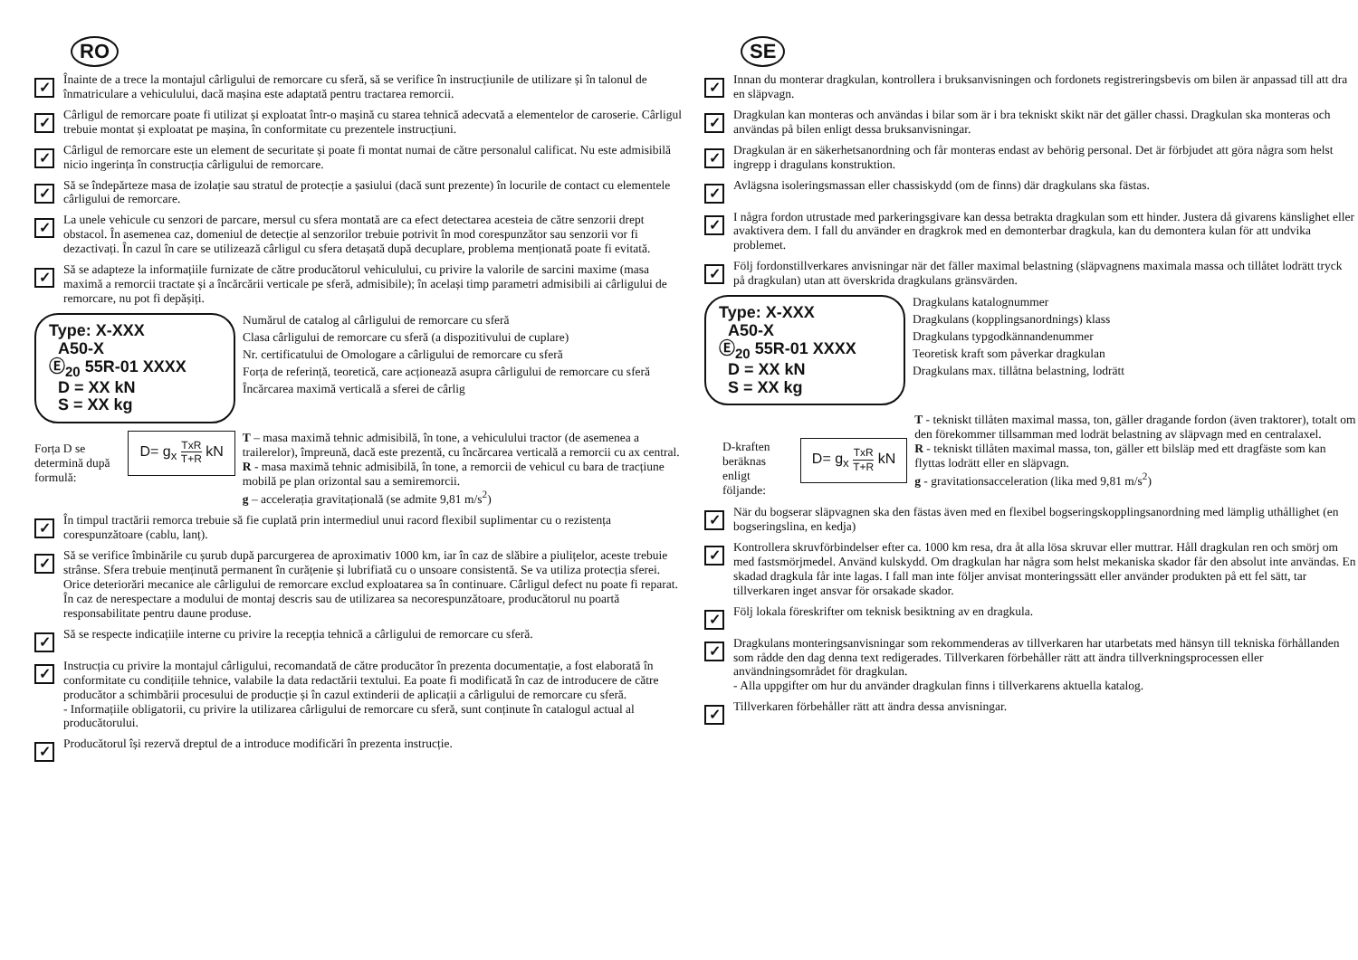RO
✓
Înainte de a trece la montajul cârligului de remorcare cu sferă, să se verifice în instrucțiunile de utilizare și în talonul de înmatriculare a vehiculului, dacă mașina este adaptată pentru tractarea remorcii.
✓
Cârligul de remorcare poate fi utilizat și exploatat într-o mașină cu starea tehnică adecvată a elementelor de caroserie. Cârligul trebuie montat și exploatat pe mașina, în conformitate cu prezentele instrucțiuni.
✓
Cârligul de remorcare este un element de securitate și poate fi montat numai de către personalul calificat. Nu este admisibilă nicio ingerința în construcția cârligului de remorcare.
✓
Să se îndepărteze masa de izolație sau stratul de protecție a șasiului (dacă sunt prezente) în locurile de contact cu elementele cârligului de remorcare.
✓
La unele vehicule cu senzori de parcare, mersul cu sfera montată are ca efect detectarea acesteia de către senzorii drept obstacol. În asemenea caz, domeniul de detecție al senzorilor trebuie potrivit în mod corespunzător sau senzorii vor fi dezactivați. În cazul în care se utilizează cârligul cu sfera detașată după decuplare, problema menționată poate fi evitată.
✓
Să se adapteze la informațiile furnizate de către producătorul vehiculului, cu privire la valorile de sarcini maxime (masa maximă a remorcii tractate și a încărcării verticale pe sferă, admisibile); în același timp parametri admisibili ai cârligului de remorcare, nu pot fi depășiți.
Type: X-XXX
A50-X
Ⓔ<sub>20</sub> 55R-01 XXXX
D = XX kN
S = XX kg
Numărul de catalog al cârligului de remorcare cu sferă
Clasa cârligului de remorcare cu sferă (a dispozitivului de cuplare)
Nr. certificatului de Omologare a cârligului de remorcare cu sferă
Forța de referință, teoretică, care acționează asupra cârligului de remorcare cu sferă
Încărcarea maximă verticală a sferei de cârlig
Forța D se determină după formulă:
D= g<sub>x</sub> TxR T+R kN
T – masa maximă tehnic admisibilă, în tone, a vehiculului tractor (de asemenea a trailerelor), împreună, dacă este prezentă, cu încărcarea verticală a remorcii cu ax central.
R - masa maximă tehnic admisibilă, în tone, a remorcii de vehicul cu bara de tracțiune mobilă pe plan orizontal sau a semiremorcii.
g – accelerația gravitațională (se admite 9,81 m/s<sup>2</sup>)
✓
În timpul tractării remorca trebuie să fie cuplată prin intermediul unui racord flexibil suplimentar cu o rezistența corespunzătoare (cablu, lanț).
✓
Să se verifice îmbinările cu șurub după parcurgerea de aproximativ 1000 km, iar în caz de slăbire a piulițelor, aceste trebuie strânse. Sfera trebuie menținută permanent în curățenie și lubrifiată cu o unsoare consistentă. Se va utiliza protecția sferei. Orice deteriorări mecanice ale cârligului de remorcare exclud exploatarea sa în continuare. Cârligul defect nu poate fi reparat. În caz de nerespectare a modului de montaj descris sau de utilizarea sa necorespunzătoare, producătorul nu poartă responsabilitate pentru daune produse.
✓
Să se respecte indicațiile interne cu privire la recepția tehnică a cârligului de remorcare cu sferă.
✓
Instrucția cu privire la montajul cârligului, recomandată de către producător în prezenta documentație, a fost elaborată în conformitate cu condițiile tehnice, valabile la data redactării textului. Ea poate fi modificată în caz de introducere de către producător a schimbării procesului de producție și în cazul extinderii de aplicații a cârligului de remorcare cu sferă.
- Informațiile obligatorii, cu privire la utilizarea cârligului de remorcare cu sferă, sunt conținute în catalogul actual al producătorului.
✓
Producătorul își rezervă dreptul de a introduce modificări în prezenta instrucție.
SE
✓
Innan du monterar dragkulan, kontrollera i bruksanvisningen och fordonets registreringsbevis om bilen är anpassad till att dra en släpvagn.
✓
Dragkulan kan monteras och användas i bilar som är i bra tekniskt skikt när det gäller chassi. Dragkulan ska monteras och användas på bilen enligt dessa bruksanvisningar.
✓
Dragkulan är en säkerhetsanordning och får monteras endast av behörig personal. Det är förbjudet att göra några som helst ingrepp i dragulans konstruktion.
✓
Avlägsna isoleringsmassan eller chassiskydd (om de finns) där dragkulans ska fästas.
✓
I några fordon utrustade med parkeringsgivare kan dessa betrakta dragkulan som ett hinder. Justera då givarens känslighet eller avaktivera dem. I fall du använder en dragkrok med en demonterbar dragkula, kan du demontera kulan för att undvika problemet.
✓
Följ fordonstillverkares anvisningar när det fäller maximal belastning (släpvagnens maximala massa och tillåtet lodrätt tryck på dragkulan) utan att överskrida dragkulans gränsvärden.
Type: X-XXX
A50-X
Ⓔ<sub>20</sub> 55R-01 XXXX
D = XX kN
S = XX kg
Dragkulans katalognummer
Dragkulans (kopplingsanordnings) klass
Dragkulans typgodkännandenummer
Teoretisk kraft som påverkar dragkulan
Dragkulans max. tillåtna belastning, lodrätt
D-kraften beräknas enligt följande:
D= g<sub>x</sub> TxR T+R kN
T - tekniskt tillåten maximal massa, ton, gäller dragande fordon (även traktorer), totalt om den förekommer tillsamman med lodrät belastning av släpvagn med en centralaxel.
R - tekniskt tillåten maximal massa, ton, gäller ett bilsläp med ett dragfäste som kan flyttas lodrätt eller en släpvagn.
g - gravitationsacceleration (lika med 9,81 m/s<sup>2</sup>)
✓
När du bogserar släpvagnen ska den fästas även med en flexibel bogseringskopplingsanordning med lämplig uthållighet (en bogseringslina, en kedja)
✓
Kontrollera skruvförbindelser efter ca. 1000 km resa, dra åt alla lösa skruvar eller muttrar. Håll dragkulan ren och smörj om med fastsmörjmedel. Använd kulskydd. Om dragkulan har några som helst mekaniska skador får den absolut inte användas. En skadad dragkula får inte lagas. I fall man inte följer anvisat monteringssätt eller använder produkten på ett fel sätt, tar tillverkaren inget ansvar för orsakade skador.
✓
Följ lokala föreskrifter om teknisk besiktning av en dragkula.
✓
Dragkulans monteringsanvisningar som rekommenderas av tillverkaren har utarbetats med hänsyn till tekniska förhållanden som rådde den dag denna text redigerades. Tillverkaren förbehåller rätt att ändra tillverkningsprocessen eller användningsområdet för dragkulan.
- Alla uppgifter om hur du använder dragkulan finns i tillverkarens aktuella katalog.
✓
Tillverkaren förbehåller rätt att ändra dessa anvisningar.